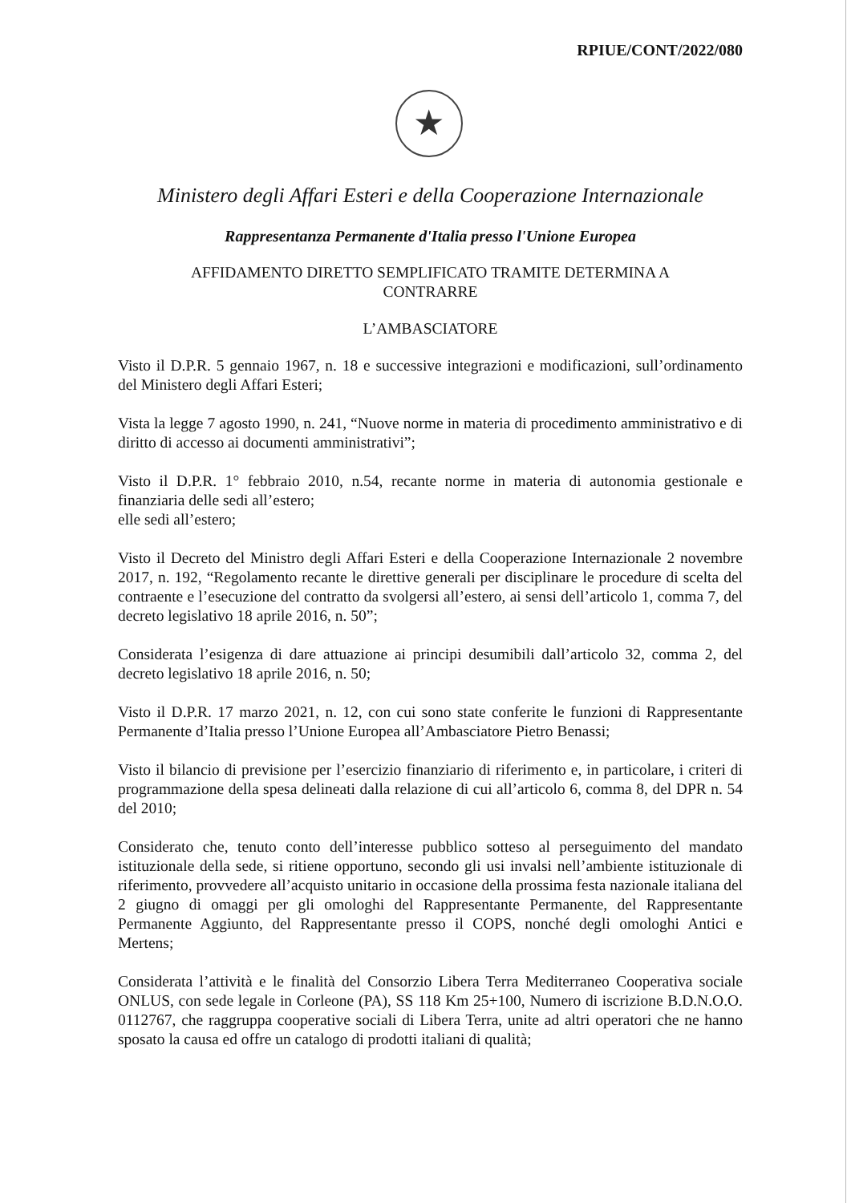RPIUE/CONT/2022/080
★
Ministero degli Affari Esteri e della Cooperazione Internazionale
Rappresentanza Permanente d'Italia presso l'Unione Europea
AFFIDAMENTO DIRETTO SEMPLIFICATO TRAMITE DETERMINA A
CONTRARRE
L’AMBASCIATORE
Visto il D.P.R. 5 gennaio 1967, n. 18 e successive integrazioni e modificazioni, sull’ordinamento del Ministero degli Affari Esteri;
Vista la legge 7 agosto 1990, n. 241, “Nuove norme in materia di procedimento amministrativo e di diritto di accesso ai documenti amministrativi”;
Visto il D.P.R. 1° febbraio 2010, n.54, recante norme in materia di autonomia gestionale e finanziaria delle sedi all’estero;
elle sedi all’estero;
Visto il Decreto del Ministro degli Affari Esteri e della Cooperazione Internazionale 2 novembre 2017, n. 192, “Regolamento recante le direttive generali per disciplinare le procedure di scelta del contraente e l’esecuzione del contratto da svolgersi all’estero, ai sensi dell’articolo 1, comma 7, del decreto legislativo 18 aprile 2016, n. 50”;
Considerata l’esigenza di dare attuazione ai principi desumibili dall’articolo 32, comma 2, del decreto legislativo 18 aprile 2016, n. 50;
Visto il D.P.R. 17 marzo 2021, n. 12, con cui sono state conferite le funzioni di Rappresentante Permanente d’Italia presso l’Unione Europea all’Ambasciatore Pietro Benassi;
Visto il bilancio di previsione per l’esercizio finanziario di riferimento e, in particolare, i criteri di programmazione della spesa delineati dalla relazione di cui all’articolo 6, comma 8, del DPR n. 54 del 2010;
Considerato che, tenuto conto dell’interesse pubblico sotteso al perseguimento del mandato istituzionale della sede, si ritiene opportuno, secondo gli usi invalsi nell’ambiente istituzionale di riferimento, provvedere all’acquisto unitario in occasione della prossima festa nazionale italiana del 2 giugno di omaggi per gli omologhi del Rappresentante Permanente, del Rappresentante Permanente Aggiunto, del Rappresentante presso il COPS, nonché degli omologhi Antici e Mertens;
Considerata l’attività e le finalità del Consorzio Libera Terra Mediterraneo Cooperativa sociale ONLUS, con sede legale in Corleone (PA), SS 118 Km 25+100, Numero di iscrizione B.D.N.O.O. 0112767, che raggruppa cooperative sociali di Libera Terra, unite ad altri operatori che ne hanno sposato la causa ed offre un catalogo di prodotti italiani di qualità;